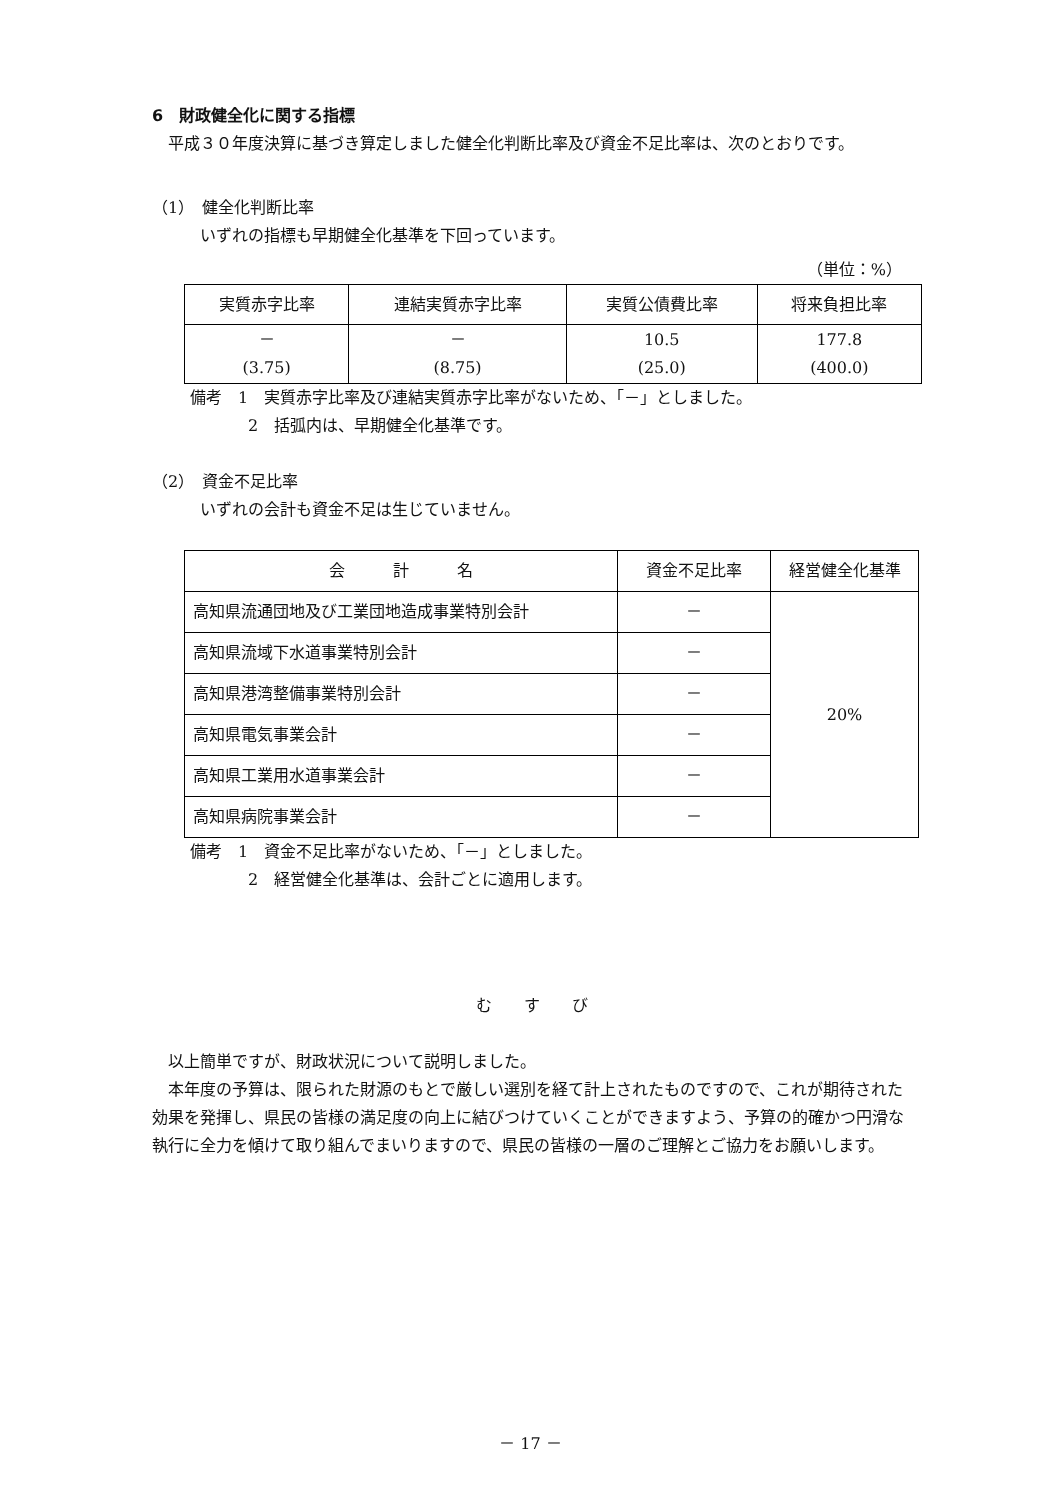6　財政健全化に関する指標
平成３０年度決算に基づき算定しました健全化判断比率及び資金不足比率は、次のとおりです。
（1）　健全化判断比率
いずれの指標も早期健全化基準を下回っています。
（単位：%）
| 実質赤字比率 | 連結実質赤字比率 | 実質公債費比率 | 将来負担比率 |
| --- | --- | --- | --- |
| － (3.75) | － (8.75) | 10.5 (25.0) | 177.8 (400.0) |
備考　1　実質赤字比率及び連結実質赤字比率がないため、「－」としました。
2　括弧内は、早期健全化基準です。
（2）　資金不足比率
いずれの会計も資金不足は生じていません。
| 会 計 名 | 資金不足比率 | 経営健全化基準 |
| --- | --- | --- |
| 高知県流通団地及び工業団地造成事業特別会計 | － | 20% |
| 高知県流域下水道事業特別会計 | － | |
| 高知県港湾整備事業特別会計 | － | |
| 高知県電気事業会計 | － | |
| 高知県工業用水道事業会計 | － | |
| 高知県病院事業会計 | － | |
備考　1　資金不足比率がないため、「－」としました。
2　経営健全化基準は、会計ごとに適用します。
む　　す　　び
以上簡単ですが、財政状況について説明しました。
本年度の予算は、限られた財源のもとで厳しい選別を経て計上されたものですので、これが期待された効果を発揮し、県民の皆様の満足度の向上に結びつけていくことができますよう、予算の的確かつ円滑な執行に全力を傾けて取り組んでまいりますので、県民の皆様の一層のご理解とご協力をお願いします。
－ 17 －